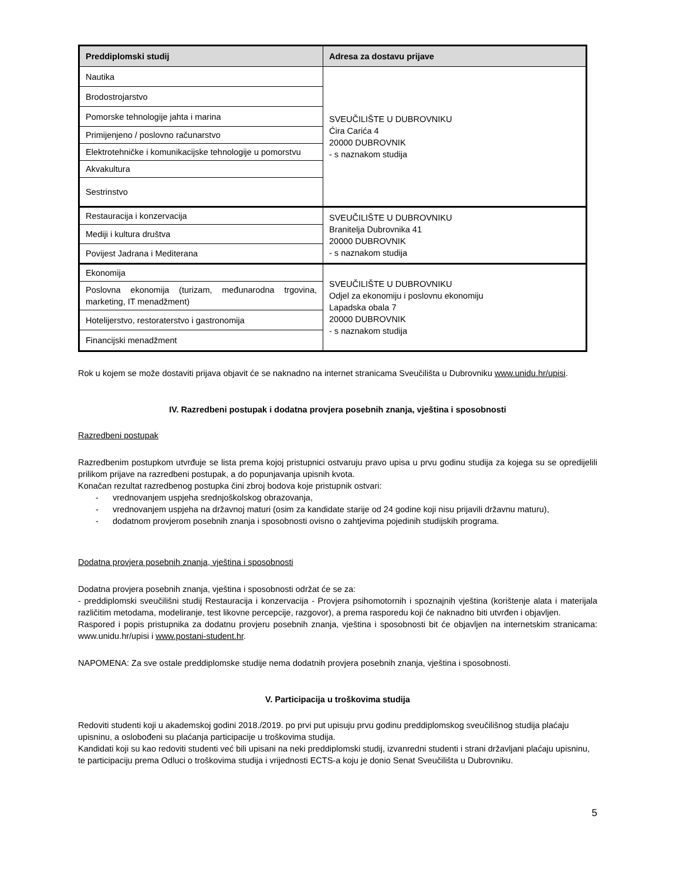| Preddiplomski studij | Adresa za dostavu prijave |
| --- | --- |
| Nautika | SVEUČILIŠTE U DUBROVNIKU Ćira Carića 4 20000 DUBROVNIK - s naznakom studija |
| Brodostrojarstvo | |
| Pomorske tehnologije jahta i marina | |
| Primijenjeno / poslovno računarstvo | |
| Elektrotehničke i komunikacijske tehnologije u pomorstvu | |
| Akvakultura | |
| Sestrinstvo | |
| Restauracija i konzervacija | SVEUČILIŠTE U DUBROVNIKU Branitelja Dubrovnika 41 20000 DUBROVNIK - s naznakom studija |
| Mediji i kultura društva | |
| Povijest Jadrana i Mediterana | |
| Ekonomija | SVEUČILIŠTE U DUBROVNIKU Odjel za ekonomiju i poslovnu ekonomiju Lapadska obala 7 20000 DUBROVNIK - s naznakom studija |
| Poslovna ekonomija (turizam, međunarodna trgovina, marketing, IT menadžment) | |
| Hotelijerstvo, restoraterstvo i gastronomija | |
| Financijski menadžment | |
Rok u kojem se može dostaviti prijava objavit će se naknadno na internet stranicama Sveučilišta u Dubrovniku www.unidu.hr/upisi.
IV. Razredbeni postupak i dodatna provjera posebnih znanja, vještina i sposobnosti
Razredbeni postupak
Razredbenim postupkom utvrđuje se lista prema kojoj pristupnici ostvaruju pravo upisa u prvu godinu studija za kojega su se opredijelili prilikom prijave na razredbeni postupak, a do popunjavanja upisnih kvota.
Konačan rezultat razredbenog postupka čini zbroj bodova koje pristupnik ostvari:
- vrednovanjem uspjeha srednjoškolskog obrazovanja,
- vrednovanjem uspjeha na državnoj maturi (osim za kandidate starije od 24 godine koji nisu prijavili državnu maturu),
- dodatnom provjerom posebnih znanja i sposobnosti ovisno o zahtjevima pojedinih studijskih programa.
Dodatna provjera posebnih znanja, vještina i sposobnosti
Dodatna provjera posebnih znanja, vještina i sposobnosti održat će se za:
- preddiplomski sveučilišni studij Restauracija i konzervacija - Provjera psihomotornih i spoznajnih vještina (korištenje alata i materijala različitim metodama, modeliranje, test likovne percepcije, razgovor), a prema rasporedu koji će naknadno biti utvrđen i objavljen.
Raspored i popis pristupnika za dodatnu provjeru posebnih znanja, vještina i sposobnosti bit će objavljen na internetskim stranicama: www.unidu.hr/upisi i www.postani-student.hr.
NAPOMENA: Za sve ostale preddiplomske studije nema dodatnih provjera posebnih znanja, vještina i sposobnosti.
V. Participacija u troškovima studija
Redoviti studenti koji u akademskoj godini 2018./2019. po prvi put upisuju prvu godinu preddiplomskog sveučilišnog studija plaćaju upisninu, a oslobođeni su plaćanja participacije u troškovima studija.
Kandidati koji su kao redoviti studenti već bili upisani na neki preddiplomski studij, izvanredni studenti i strani državljani plaćaju upisninu, te participaciju prema Odluci o troškovima studija i vrijednosti ECTS-a koju je donio Senat Sveučilišta u Dubrovniku.
5